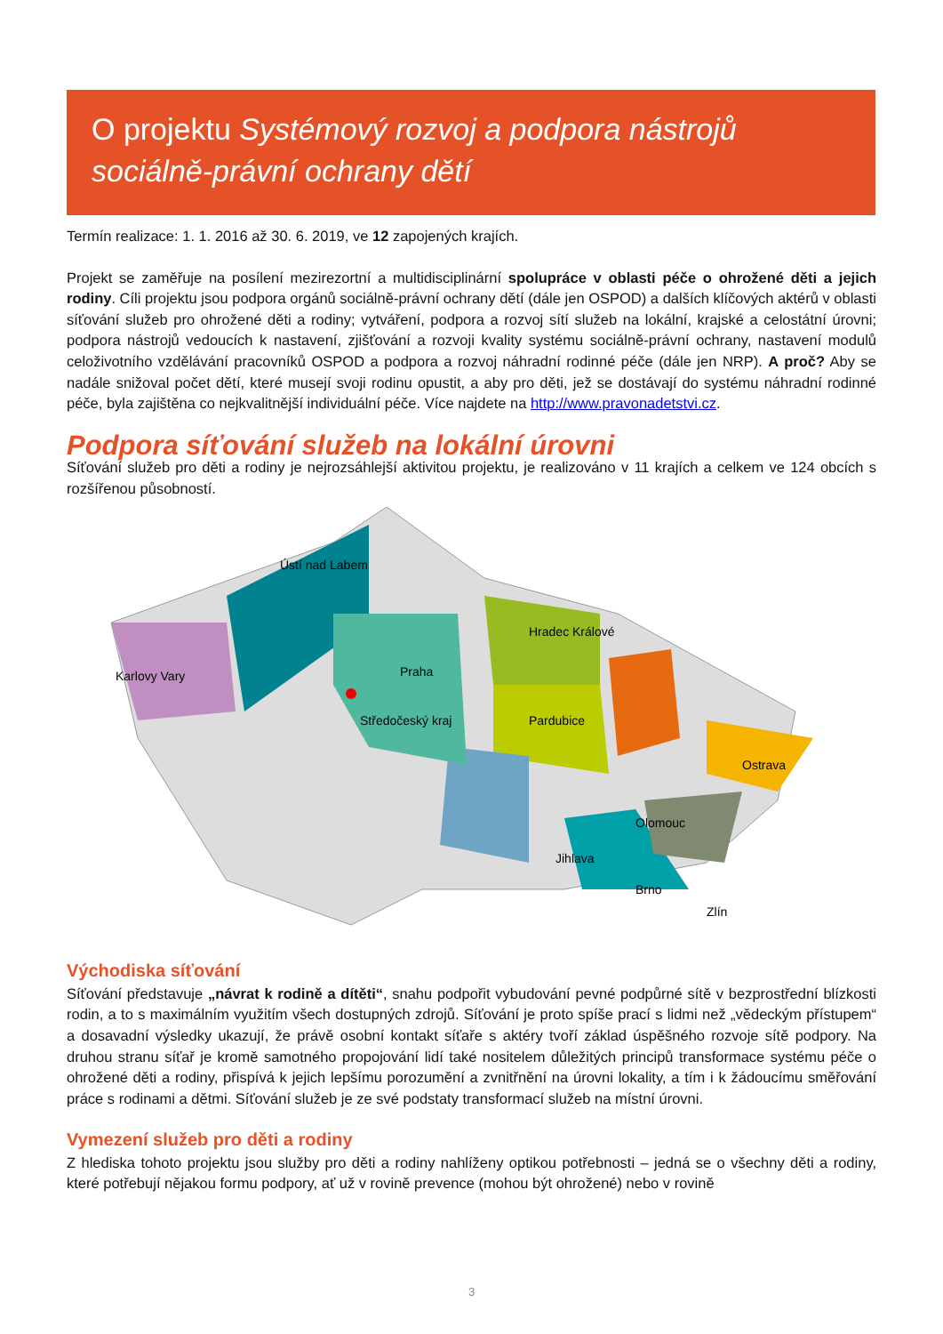O projektu Systémový rozvoj a podpora nástrojů sociálně-právní ochrany dětí
Termín realizace: 1. 1. 2016 až 30. 6. 2019, ve 12 zapojených krajích.
Projekt se zaměřuje na posílení mezirezortní a multidisciplinární spolupráce v oblasti péče o ohrožené děti a jejich rodiny. Cíli projektu jsou podpora orgánů sociálně-právní ochrany dětí (dále jen OSPOD) a dalších klíčových aktérů v oblasti síťování služeb pro ohrožené děti a rodiny; vytváření, podpora a rozvoj sítí služeb na lokální, krajské a celostátní úrovni; podpora nástrojů vedoucích k nastavení, zjišťování a rozvoji kvality systému sociálně-právní ochrany, nastavení modulů celoživotního vzdělávání pracovníků OSPOD a podpora a rozvoj náhradní rodinné péče (dále jen NRP). A proč? Aby se nadále snižoval počet dětí, které musejí svoji rodinu opustit, a aby pro děti, jež se dostávají do systému náhradní rodinné péče, byla zajištěna co nejkvalitnější individuální péče. Více najdete na http://www.pravonadetstvi.cz.
Podpora síťování služeb na lokální úrovni
Síťování služeb pro děti a rodiny je nejrozsáhlejší aktivitou projektu, je realizováno v 11 krajích a celkem ve 124 obcích s rozšířenou působností.
Ústí nad Labem
Karlovy Vary
Praha
Středočeský kraj
Hradec Králové
Pardubice
Ostrava
Olomouc
Jihlava
Brno
Zlín
Východiska síťování
Síťování představuje „návrat k rodině a dítěti“, snahu podpořit vybudování pevné podpůrné sítě v bezprostřední blízkosti rodin, a to s maximálním využitím všech dostupných zdrojů. Síťování je proto spíše prací s lidmi než „vědeckým přístupem“ a dosavadní výsledky ukazují, že právě osobní kontakt síťaře s aktéry tvoří základ úspěšného rozvoje sítě podpory. Na druhou stranu síťař je kromě samotného propojování lidí také nositelem důležitých principů transformace systému péče o ohrožené děti a rodiny, přispívá k jejich lepšímu porozumění a zvnitřnění na úrovni lokality, a tím i k žádoucímu směřování práce s rodinami a dětmi. Síťování služeb je ze své podstaty transformací služeb na místní úrovni.
Vymezení služeb pro děti a rodiny
Z hlediska tohoto projektu jsou služby pro děti a rodiny nahlíženy optikou potřebnosti – jedná se o všechny děti a rodiny, které potřebují nějakou formu podpory, ať už v rovině prevence (mohou být ohrožené) nebo v rovině
3